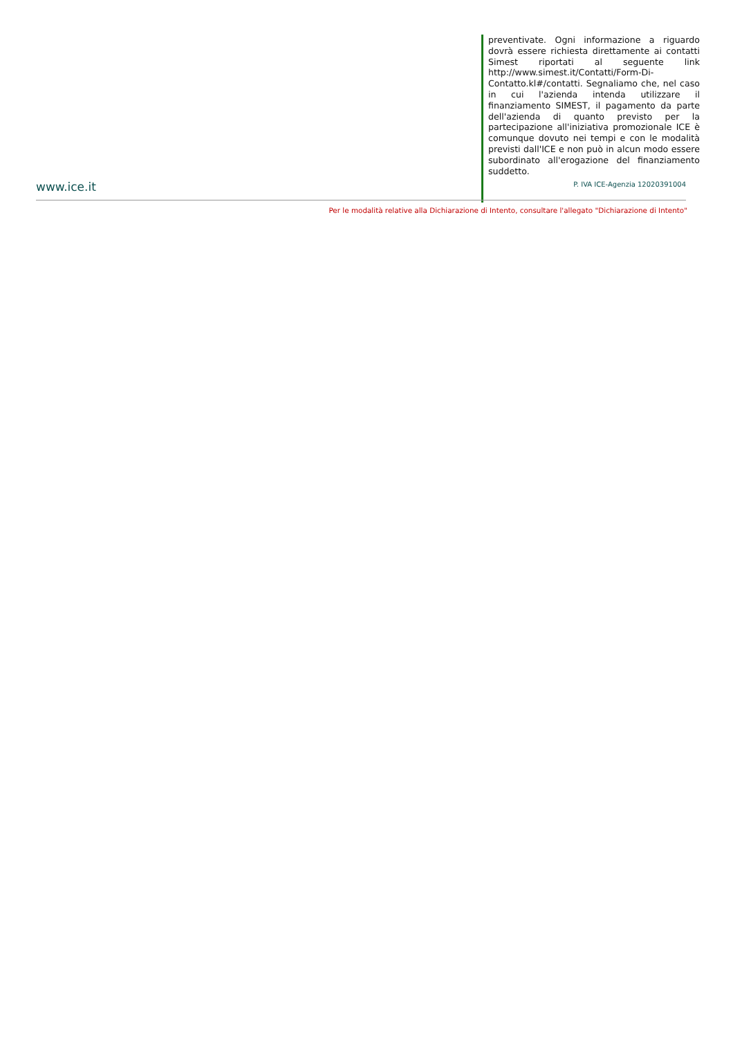preventivate. Ogni informazione a riguardo dovrà essere richiesta direttamente ai contatti Simest riportati al seguente link http://www.simest.it/Contatti/Form-Di-Contatto.kl#/contatti. Segnaliamo che, nel caso in cui l'azienda intenda utilizzare il finanziamento SIMEST, il pagamento da parte dell'azienda di quanto previsto per la partecipazione all'iniziativa promozionale ICE è comunque dovuto nei tempi e con le modalità previsti dall'ICE e non può in alcun modo essere subordinato all'erogazione del finanziamento suddetto.
www.ice.it P. IVA ICE-Agenzia 12020391004
Per le modalità relative alla Dichiarazione di Intento, consultare l'allegato "Dichiarazione di Intento"